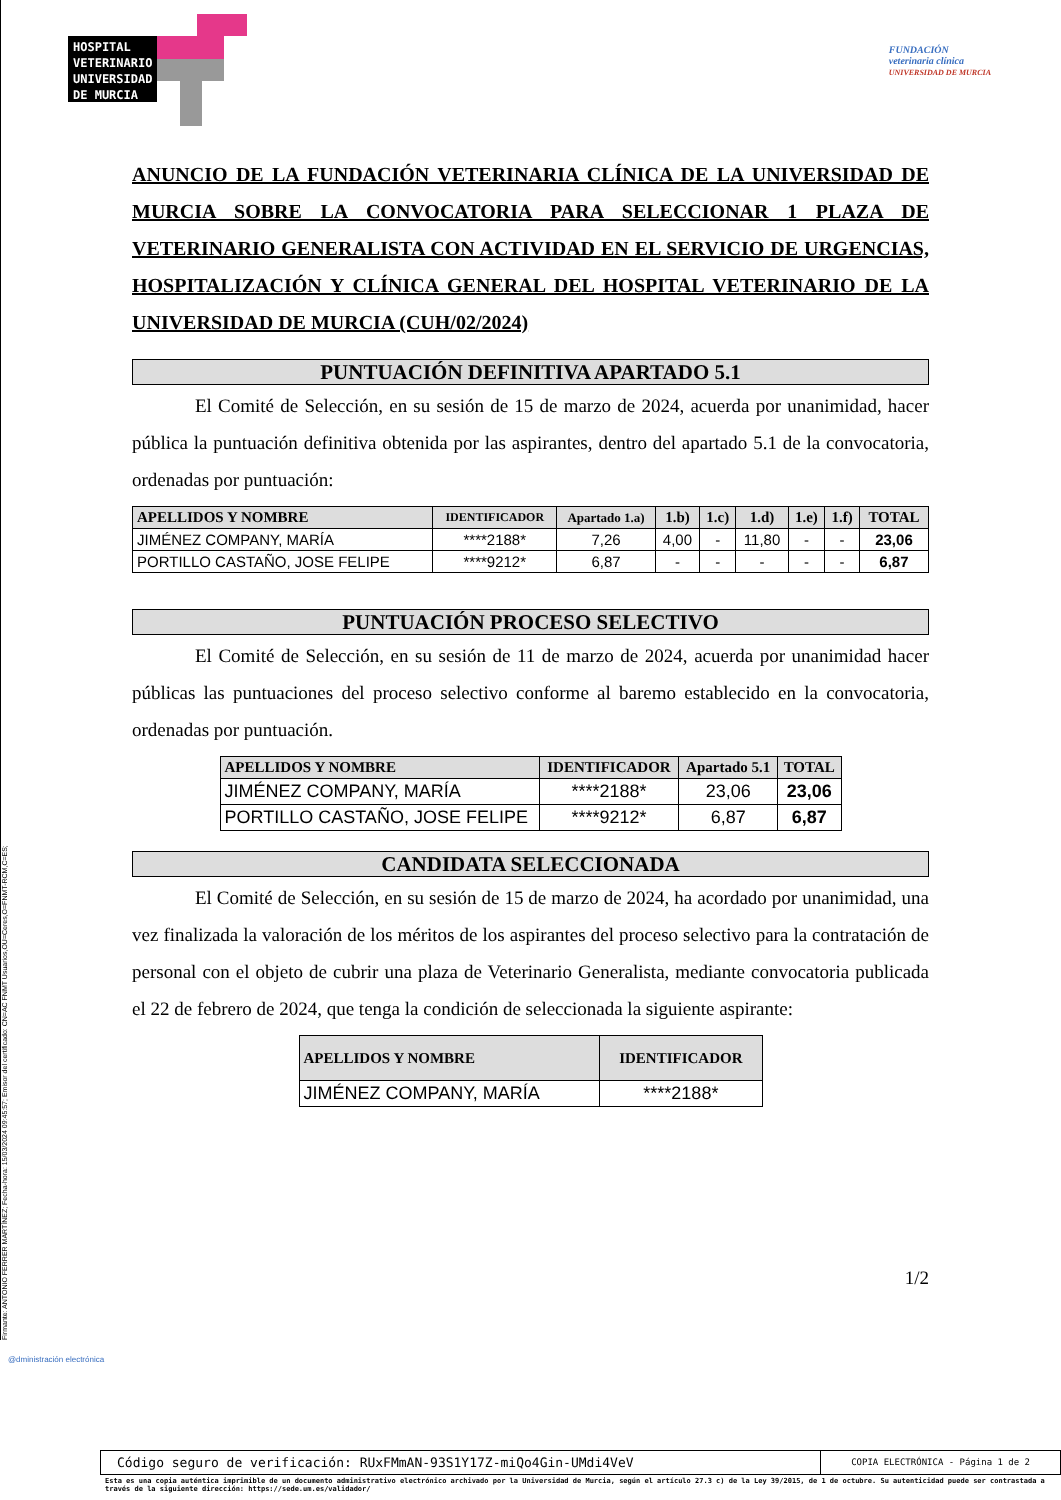Firmante: ANTONIO FERRER MARTÍNEZ; Fecha-hora: 15/03/2024 09:45:57; Emisor del certificado: CN=AC FNMT Usuarios,OU=Ceres,O=FNMT-RCM,C=ES;
HOSPITAL
VETERINARIO
UNIVERSIDAD
DE MURCIA
FUNDACIÓN
veterinaria clínica
UNIVERSIDAD DE MURCIA
ANUNCIO DE LA FUNDACIÓN VETERINARIA CLÍNICA DE LA UNIVERSIDAD DE MURCIA SOBRE LA CONVOCATORIA PARA SELECCIONAR 1 PLAZA DE VETERINARIO GENERALISTA CON ACTIVIDAD EN EL SERVICIO DE URGENCIAS, HOSPITALIZACIÓN Y CLÍNICA GENERAL DEL HOSPITAL VETERINARIO DE LA UNIVERSIDAD DE MURCIA (CUH/02/2024)
PUNTUACIÓN DEFINITIVA APARTADO 5.1
El Comité de Selección, en su sesión de 15 de marzo de 2024, acuerda por unanimidad, hacer pública la puntuación definitiva obtenida por las aspirantes, dentro del apartado 5.1 de la convocatoria, ordenadas por puntuación:
| APELLIDOS Y NOMBRE | IDENTIFICADOR | Apartado 1.a) | 1.b) | 1.c) | 1.d) | 1.e) | 1.f) | TOTAL |
| --- | --- | --- | --- | --- | --- | --- | --- | --- |
| JIMÉNEZ COMPANY, MARÍA | ****2188* | 7,26 | 4,00 | - | 11,80 | - | - | 23,06 |
| PORTILLO CASTAÑO, JOSE FELIPE | ****9212* | 6,87 | - | - | - | - | - | 6,87 |
PUNTUACIÓN PROCESO SELECTIVO
El Comité de Selección, en su sesión de 11 de marzo de 2024, acuerda por unanimidad hacer públicas las puntuaciones del proceso selectivo conforme al baremo establecido en la convocatoria, ordenadas por puntuación.
| APELLIDOS Y NOMBRE | IDENTIFICADOR | Apartado 5.1 | TOTAL |
| --- | --- | --- | --- |
| JIMÉNEZ COMPANY, MARÍA | ****2188* | 23,06 | 23,06 |
| PORTILLO CASTAÑO, JOSE FELIPE | ****9212* | 6,87 | 6,87 |
CANDIDATA SELECCIONADA
El Comité de Selección, en su sesión de 15 de marzo de 2024, ha acordado por unanimidad, una vez finalizada la valoración de los méritos de los aspirantes del proceso selectivo para la contratación de personal con el objeto de cubrir una plaza de Veterinario Generalista, mediante convocatoria publicada el 22 de febrero de 2024, que tenga la condición de seleccionada la siguiente aspirante:
| APELLIDOS Y NOMBRE | IDENTIFICADOR |
| --- | --- |
| JIMÉNEZ COMPANY, MARÍA | ****2188* |
1/2
@dministración electrónica
Código seguro de verificación: RUxFMmAN-93S1Y17Z-miQo4Gin-UMdi4VeV
COPIA ELECTRÓNICA - Página 1 de 2
Esta es una copia auténtica imprimible de un documento administrativo electrónico archivado por la Universidad de Murcia, según el artículo 27.3 c) de la Ley 39/2015, de 1 de octubre. Su autenticidad puede ser contrastada a través de la siguiente dirección: https://sede.um.es/validador/